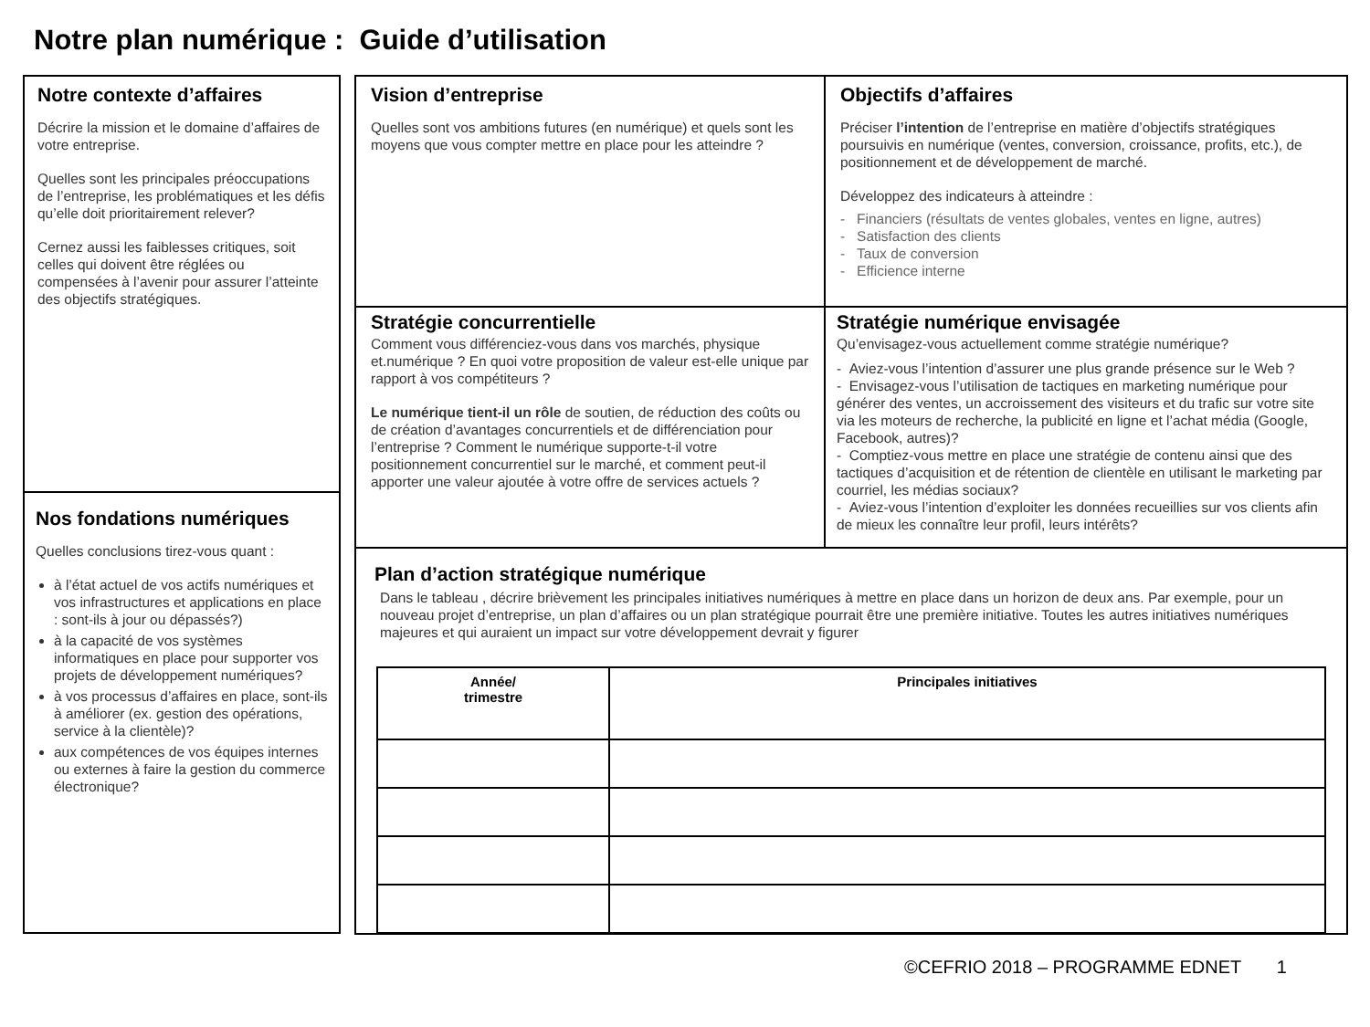Notre plan numérique : Guide d’utilisation
Notre contexte d’affaires
Décrire la mission et le domaine d’affaires de votre entreprise.
Quelles sont les principales préoccupations de l’entreprise, les problématiques et les défis qu’elle doit prioritairement relever?
Cernez aussi les faiblesses critiques, soit celles qui doivent être réglées ou compensées à l’avenir pour assurer l’atteinte des objectifs stratégiques.
Nos fondations numériques
Quelles conclusions tirez-vous quant :
à l’état actuel de vos actifs numériques et vos infrastructures et applications en place : sont-ils à jour ou dépassés?)
à la capacité de vos systèmes informatiques en place pour supporter vos projets de développement numériques?
à vos processus d’affaires en place, sont-ils à améliorer (ex. gestion des opérations, service à la clientèle)?
aux compétences de vos équipes internes ou externes à faire la gestion du commerce électronique?
Vision d’entreprise
Quelles sont vos ambitions futures (en numérique) et quels sont les moyens que vous compter mettre en place pour les atteindre ?
Objectifs d’affaires
Préciser l’intention de l’entreprise en matière d’objectifs stratégiques poursuivis en numérique (ventes, conversion, croissance, profits, etc.), de positionnement et de développement de marché.
Développez des indicateurs à atteindre :
- Financiers (résultats de ventes globales, ventes en ligne, autres)
- Satisfaction des clients
- Taux de conversion
- Efficience interne
Stratégie concurrentielle
Comment vous différenciez-vous dans vos marchés, physique et.numérique ? En quoi votre proposition de valeur est-elle unique par rapport à vos compétiteurs ?
Le numérique tient-il un rôle de soutien, de réduction des coûts ou de création d’avantages concurrentiels et de différenciation pour l’entreprise ? Comment le numérique supporte-t-il votre positionnement concurrentiel sur le marché, et comment peut-il apporter une valeur ajoutée à votre offre de services actuels ?
Stratégie numérique envisagée
Qu’envisagez-vous actuellement comme stratégie numérique?
- Aviez-vous l’intention d’assurer une plus grande présence sur le Web ?
- Envisagez-vous l’utilisation de tactiques en marketing numérique pour générer des ventes, un accroissement des visiteurs et du trafic sur votre site via les moteurs de recherche, la publicité en ligne et l’achat média (Google, Facebook, autres)?
- Comptiez-vous mettre en place une stratégie de contenu ainsi que des tactiques d’acquisition et de rétention de clientèle en utilisant le marketing par courriel, les médias sociaux?
- Aviez-vous l’intention d’exploiter les données recueillies sur vos clients afin de mieux les connaître leur profil, leurs intérêts?
Plan d’action stratégique numérique
Dans le tableau , décrire brièvement les principales initiatives numériques à mettre en place dans un horizon de deux ans. Par exemple, pour un nouveau projet d’entreprise, un plan d’affaires ou un plan stratégique pourrait être une première initiative. Toutes les autres initiatives numériques majeures et qui auraient un impact sur votre développement devrait y figurer
| Année/ trimestre | Principales initiatives |
| --- | --- |
©CEFRIO 2018 – PROGRAMME EDNET 1